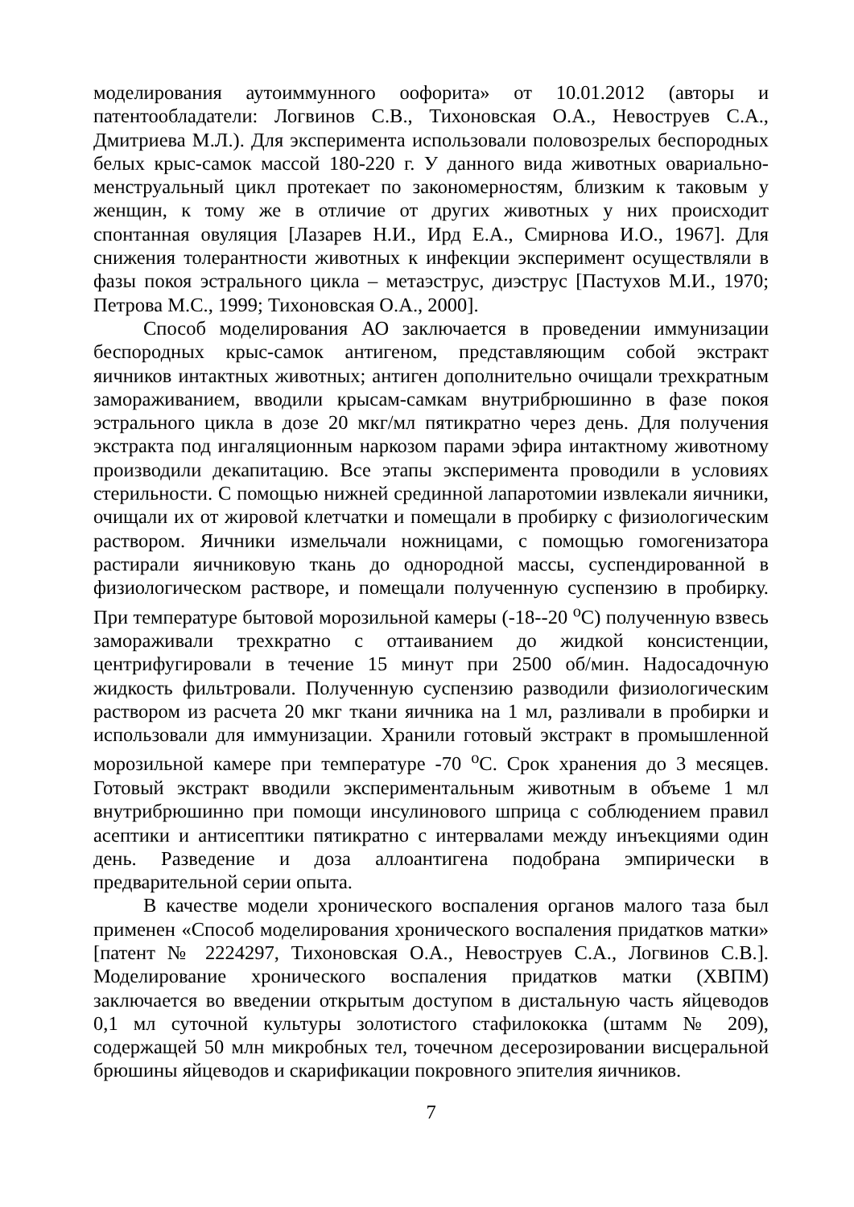моделирования аутоиммунного оофорита» от 10.01.2012 (авторы и патентообладатели: Логвинов С.В., Тихоновская О.А., Невоструев С.А., Дмитриева М.Л.). Для эксперимента использовали половозрелых беспородных белых крыс-самок массой 180-220 г. У данного вида животных овариально-менструальный цикл протекает по закономерностям, близким к таковым у женщин, к тому же в отличие от других животных у них происходит спонтанная овуляция [Лазарев Н.И., Ирд Е.А., Смирнова И.О., 1967]. Для снижения толерантности животных к инфекции эксперимент осуществляли в фазы покоя эстрального цикла – метаэструс, диэструс [Пастухов М.И., 1970; Петрова М.С., 1999; Тихоновская О.А., 2000].
Способ моделирования АО заключается в проведении иммунизации беспородных крыс-самок антигеном, представляющим собой экстракт яичников интактных животных; антиген дополнительно очищали трехкратным замораживанием, вводили крысам-самкам внутрибрюшинно в фазе покоя эстрального цикла в дозе 20 мкг/мл пятикратно через день. Для получения экстракта под ингаляционным наркозом парами эфира интактному животному производили декапитацию. Все этапы эксперимента проводили в условиях стерильности. С помощью нижней срединной лапаротомии извлекали яичники, очищали их от жировой клетчатки и помещали в пробирку с физиологическим раствором. Яичники измельчали ножницами, с помощью гомогенизатора растирали яичниковую ткань до однородной массы, суспендированной в физиологическом растворе, и помещали полученную суспензию в пробирку. При температуре бытовой морозильной камеры (-18--20 <sup>о</sup>С) полученную взвесь замораживали трехкратно с оттаиванием до жидкой консистенции, центрифугировали в течение 15 минут при 2500 об/мин. Надосадочную жидкость фильтровали. Полученную суспензию разводили физиологическим раствором из расчета 20 мкг ткани яичника на 1 мл, разливали в пробирки и использовали для иммунизации. Хранили готовый экстракт в промышленной морозильной камере при температуре -70 <sup>о</sup>С. Срок хранения до 3 месяцев. Готовый экстракт вводили экспериментальным животным в объеме 1 мл внутрибрюшинно при помощи инсулинового шприца с соблюдением правил асептики и антисептики пятикратно с интервалами между инъекциями один день. Разведение и доза аллоантигена подобрана эмпирически в предварительной серии опыта.
В качестве модели хронического воспаления органов малого таза был применен «Способ моделирования хронического воспаления придатков матки» [патент № 2224297, Тихоновская О.А., Невоструев С.А., Логвинов С.В.]. Моделирование хронического воспаления придатков матки (ХВПМ) заключается во введении открытым доступом в дистальную часть яйцеводов 0,1 мл суточной культуры золотистого стафилококка (штамм № 209), содержащей 50 млн микробных тел, точечном десерозировании висцеральной брюшины яйцеводов и скарификации покровного эпителия яичников.
7